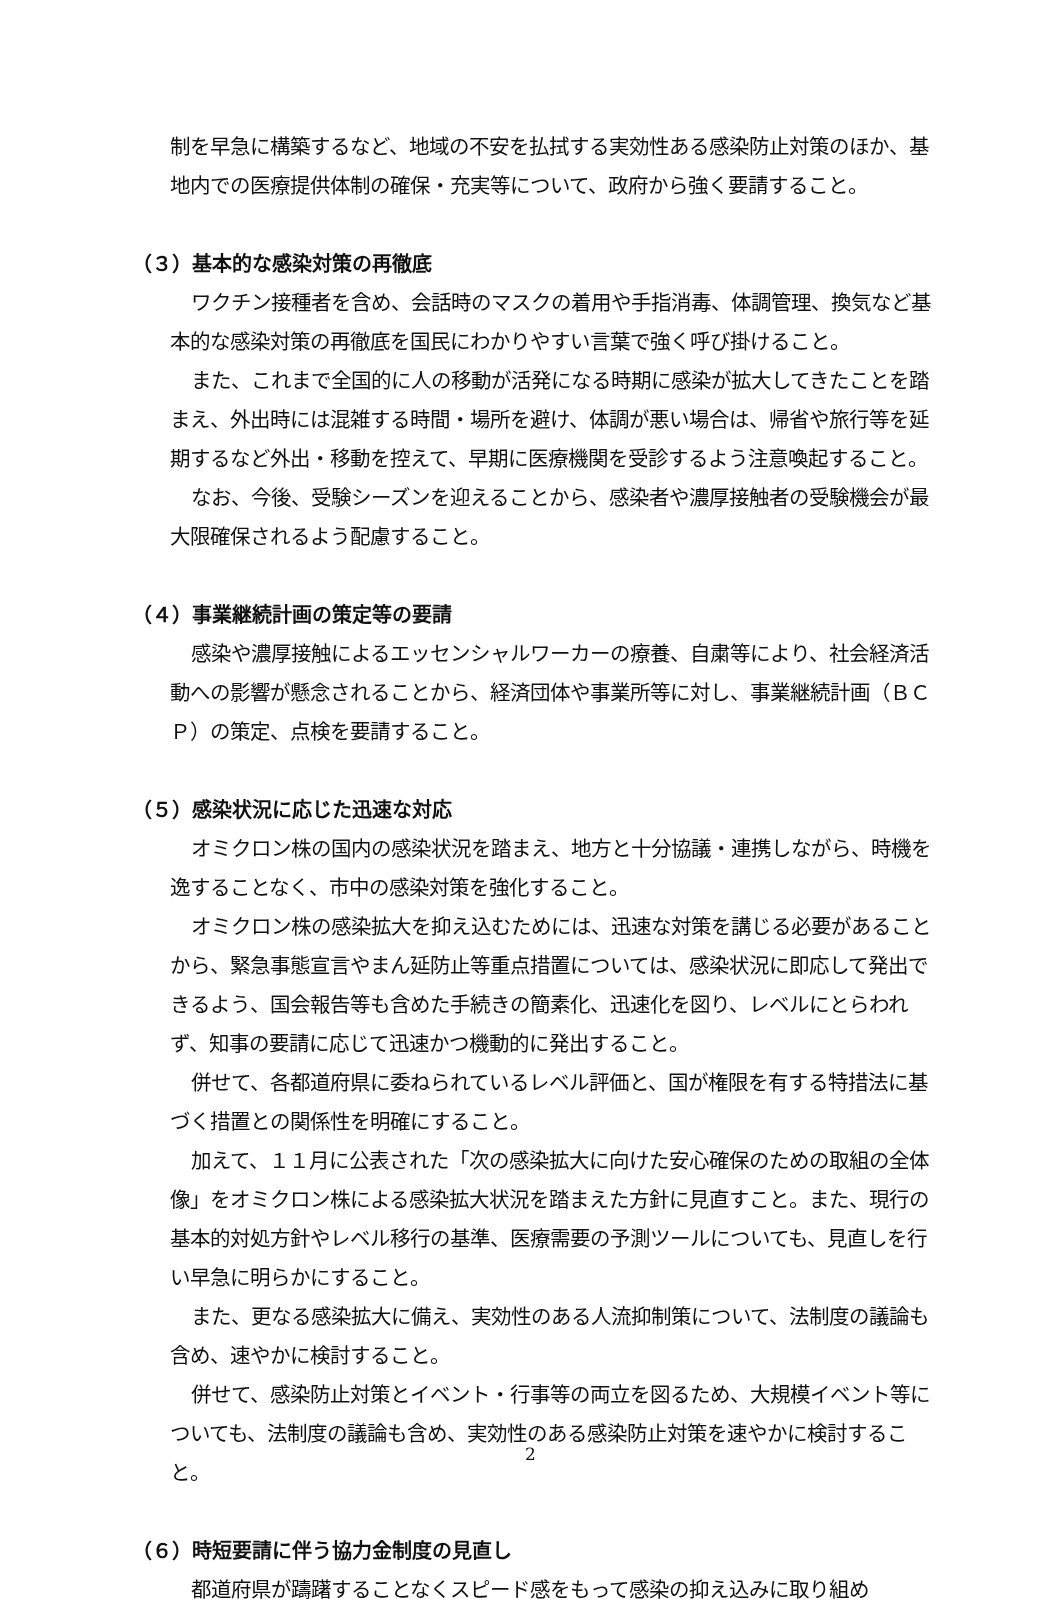制を早急に構築するなど、地域の不安を払拭する実効性ある感染防止対策のほか、基地内での医療提供体制の確保・充実等について、政府から強く要請すること。
（３）基本的な感染対策の再徹底
ワクチン接種者を含め、会話時のマスクの着用や手指消毒、体調管理、換気など基本的な感染対策の再徹底を国民にわかりやすい言葉で強く呼び掛けること。
また、これまで全国的に人の移動が活発になる時期に感染が拡大してきたことを踏まえ、外出時には混雑する時間・場所を避け、体調が悪い場合は、帰省や旅行等を延期するなど外出・移動を控えて、早期に医療機関を受診するよう注意喚起すること。
なお、今後、受験シーズンを迎えることから、感染者や濃厚接触者の受験機会が最大限確保されるよう配慮すること。
（４）事業継続計画の策定等の要請
感染や濃厚接触によるエッセンシャルワーカーの療養、自粛等により、社会経済活動への影響が懸念されることから、経済団体や事業所等に対し、事業継続計画（ＢＣＰ）の策定、点検を要請すること。
（５）感染状況に応じた迅速な対応
オミクロン株の国内の感染状況を踏まえ、地方と十分協議・連携しながら、時機を逸することなく、市中の感染対策を強化すること。
オミクロン株の感染拡大を抑え込むためには、迅速な対策を講じる必要があることから、緊急事態宣言やまん延防止等重点措置については、感染状況に即応して発出できるよう、国会報告等も含めた手続きの簡素化、迅速化を図り、レベルにとらわれず、知事の要請に応じて迅速かつ機動的に発出すること。
併せて、各都道府県に委ねられているレベル評価と、国が権限を有する特措法に基づく措置との関係性を明確にすること。
加えて、１１月に公表された「次の感染拡大に向けた安心確保のための取組の全体像」をオミクロン株による感染拡大状況を踏まえた方針に見直すこと。また、現行の基本的対処方針やレベル移行の基準、医療需要の予測ツールについても、見直しを行い早急に明らかにすること。
また、更なる感染拡大に備え、実効性のある人流抑制策について、法制度の議論も含め、速やかに検討すること。
併せて、感染防止対策とイベント・行事等の両立を図るため、大規模イベント等についても、法制度の議論も含め、実効性のある感染防止対策を速やかに検討すること。
（６）時短要請に伴う協力金制度の見直し
都道府県が躊躇することなくスピード感をもって感染の抑え込みに取り組め
2